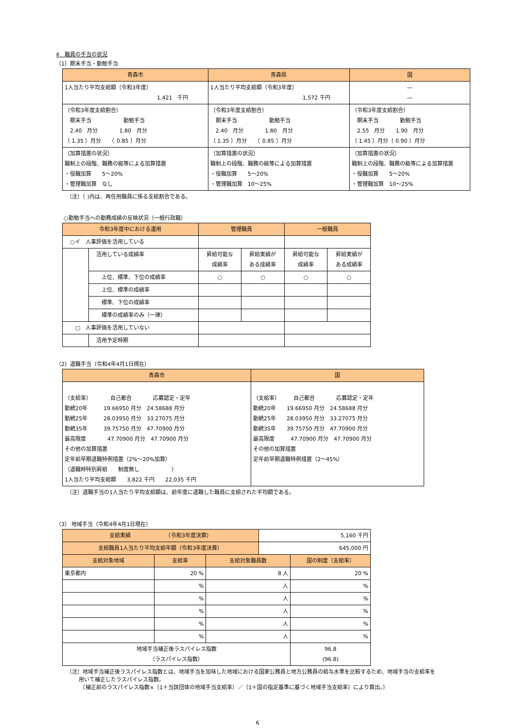4　職員の手当の状況
（1）期末手当・勤勉手当
| 青森市 | 青森県 | 国 |
| --- | --- | --- |
| 1人当たり平均支給額（令和3年度） 1,421 千円 | 1人当たり平均支給額（令和3年度） 1,572 千円 | ― ― |
| （令和3年度支給割合） 期末手当 勤勉手当 2.40 月分 1.80 月分 （ 1.35 ）月分 （ 0.85 ）月分 | （令和3年度支給割合） 期末手当 勤勉手当 2.40 月分 1.80 月分 （ 1.35 ）月分 （ 0.85 ）月分 | （令和3年度支給割合） 期末手当 勤勉手当 2.55 月分 1.90 月分 （ 1.45 ）月分（ 0.90 ）月分 |
| （加算措置の状況） 職制上の段階、職務の級等による加算措置 ・役職加算 5～20% ・管理職加算 なし | （加算措置の状況） 職制上の段階、職務の級等による加算措置 ・役職加算 5～20% ・管理職加算 10～25% | （加算措置の状況） 職制上の段階、職務の級等による加算措置 ・役職加算 5～20% ・管理職加算 10～25% |
（注）（ )内は、再任用職員に係る支給割合である。
○勤勉手当への勤務成績の反映状況（一般行政職）
| 令和3年度中における運用 | | 管理職員 | | 一般職員 | |
| --- | --- | --- | --- | --- | --- |
| ○イ 人事評価を活用している | | | | | |
| | 活用している成績率 | 昇給可能な 成績率 | 昇給実績が ある成績率 | 昇給可能な 成績率 | 昇給実績が ある成績率 |
| | 上位、標準、下位の成績率 | ○ | ○ | ○ | ○ |
| | 上位、標準の成績率 | | | | |
| | 標準、下位の成績率 | | | | |
| | 標準の成績率のみ（一律） | | | | |
| □ 人事評価を活用していない | | | | | |
| | 活用予定時期 | | | | |
（2）退職手当（令和4年4月1日現在）
| 青森市 | 国 |
| --- | --- |
| （支給率） 自己都合 応募認定・定年 勤続20年 19.66950 月分 24.58688 月分 勤続25年 28.03950 月分 33.27075 月分 勤続35年 39.75750 月分 47.70900 月分 最高限度 47.70900 月分 47.70900 月分 その他の加算措置 定年前早期退職特例措置（2%～20%加算） （退職時特別昇給 制度無し ） 1人当たり平均支給額 3,822 千円 22,035 千円 | （支給率） 自己都合 応募認定・定年 勤続20年 19.66950 月分 24.58688 月分 勤続25年 28.03950 月分 33.27075 月分 勤続35年 39.75750 月分 47.70900 月分 最高限度 47.70900 月分 47.70900 月分 その他の加算措置 定年前早期退職特例措置（2～45%） |
（注）退職手当の1人当たり平均支給額は、前年度に退職した職員に支給された平均額である。
（3） 地域手当（令和4年4月1日現在）
| 支給実績 （令和3年度決算） | | | 5,160 千円 | |
| 支給職員1人当たり平均支給年額（令和3年度決算） | | | 645,000 円 | |
| 支給対象地域 | 支給率 | 支給対象職員数 | | 国の制度（支給率） |
| 東京都内 | 20 % | 8 人 | | 20 % |
| | % | 人 | | % |
| | % | 人 | | % |
| | % | 人 | | % |
| | % | 人 | | % |
| | % | 人 | | % |
| 地域手当補正後ラスパイレス指数 （ラスパイレス指数） | | | | 96.8 (96.8) |
（注）地域手当補正後ラスパイレス指数とは、地域手当を加味した地域における国家公務員と地方公務員の給与水準を比較するため、地域手当の支給率を
　　 用いて補正したラスパイレス指数。
　　　（補正前のラスパイレス指数×（1＋当該団体の地域手当支給率）／（1＋国の指定基準に基づく地域手当支給率）により算出。）
6